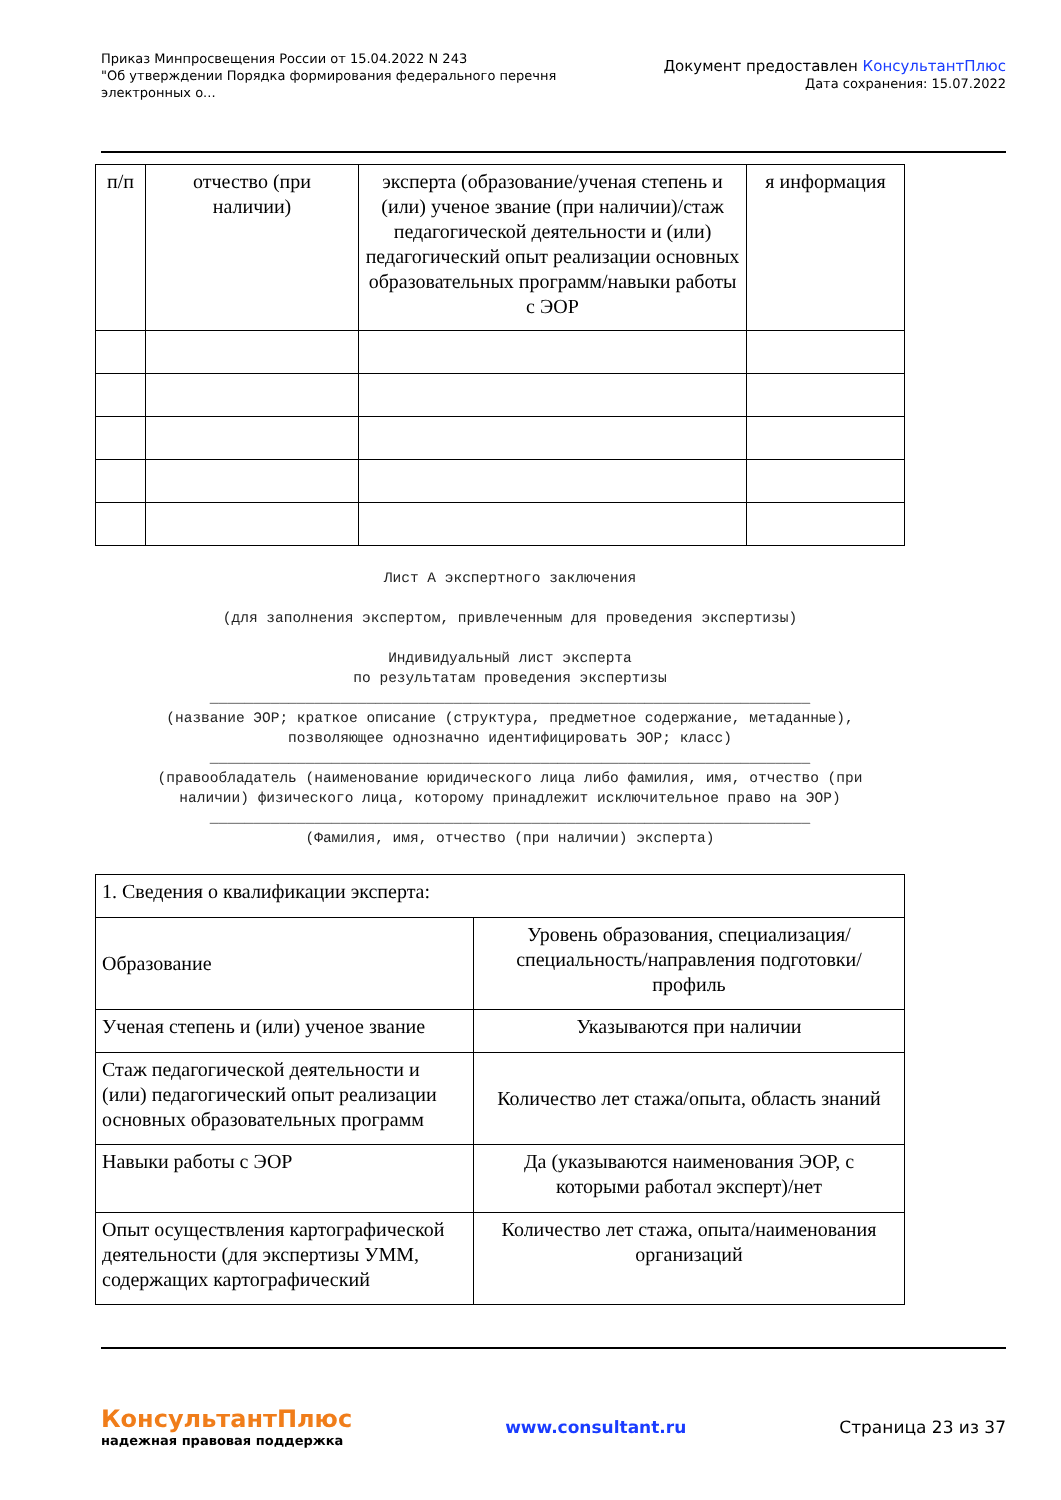Приказ Минпросвещения России от 15.04.2022 N 243
"Об утверждении Порядка формирования федерального перечня
электронных о...
Документ предоставлен КонсультантПлюс
Дата сохранения: 15.07.2022
| п/п | отчество (при наличии) | эксперта (образование/ученая степень и (или) ученое звание (при наличии)/стаж педагогической деятельности и (или) педагогический опыт реализации основных образовательных программ/навыки работы с ЭОР | я информация |
Лист А экспертного заключения
(для заполнения экспертом, привлеченным для проведения экспертизы)
Индивидуальный лист эксперта
по результатам проведения экспертизы
_____________________________________________________________________
(название ЭОР; краткое описание (структура, предметное содержание, метаданные), позволяющее однозначно идентифицировать ЭОР; класс)
_____________________________________________________________________
(правообладатель (наименование юридического лица либо фамилия, имя, отчество (при наличии) физического лица, которому принадлежит исключительное право на ЭОР)
_____________________________________________________________________
(Фамилия, имя, отчество (при наличии) эксперта)
| 1. Сведения о квалификации эксперта: | |
| Образование | Уровень образования, специализация/специальность/направления подготовки/профиль |
| Ученая степень и (или) ученое звание | Указываются при наличии |
| Стаж педагогической деятельности и (или) педагогический опыт реализации основных образовательных программ | Количество лет стажа/опыта, область знаний |
| Навыки работы с ЭОР | Да (указываются наименования ЭОР, с которыми работал эксперт)/нет |
| Опыт осуществления картографической деятельности (для экспертизы УММ, содержащих картографический | Количество лет стажа, опыта/наименования организаций |
КонсультантПлюс
надежная правовая поддержка
www.consultant.ru Страница 23 из 37